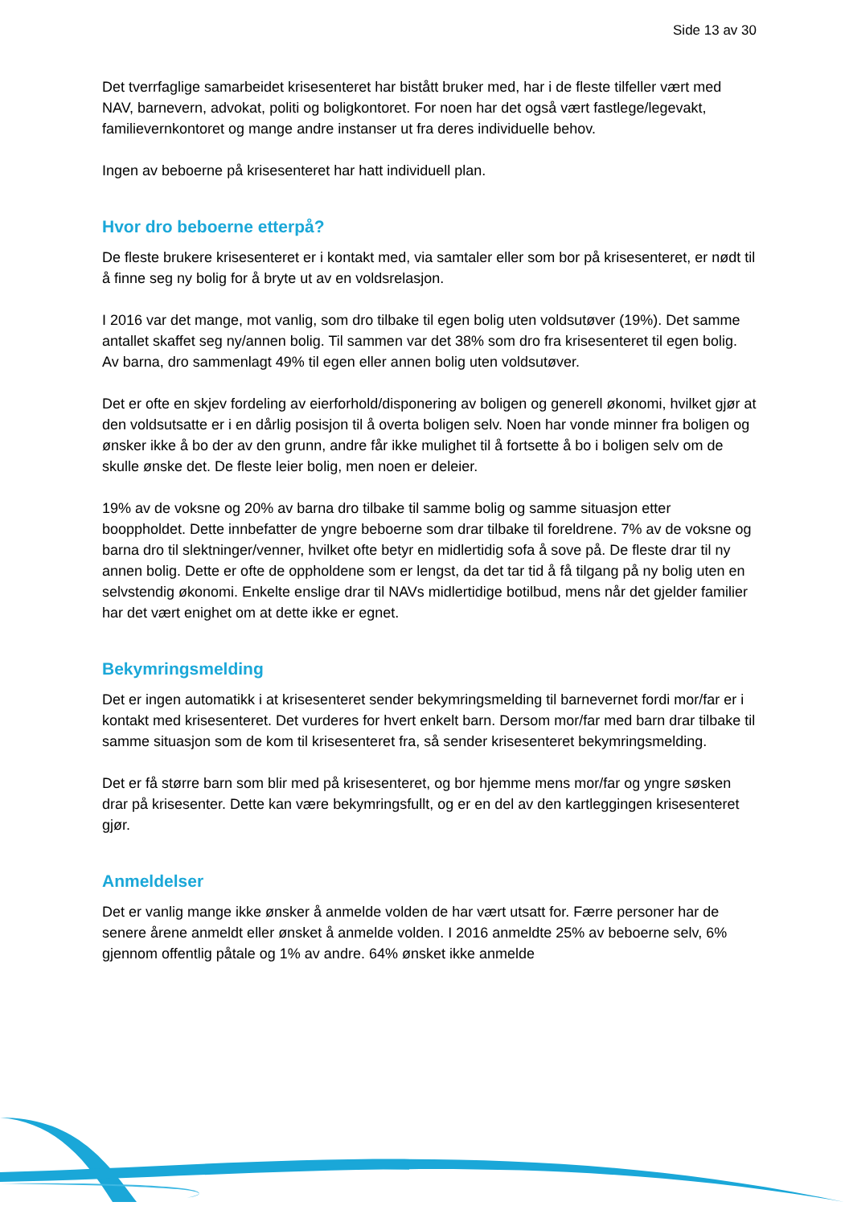Side 13 av 30
Det tverrfaglige samarbeidet krisesenteret har bistått bruker med, har i de fleste tilfeller vært med NAV, barnevern, advokat, politi og boligkontoret. For noen har det også vært fastlege/legevakt, familievernkontoret og mange andre instanser ut fra deres individuelle behov.
Ingen av beboerne på krisesenteret har hatt individuell plan.
Hvor dro beboerne etterpå?
De fleste brukere krisesenteret er i kontakt med, via samtaler eller som bor på krisesenteret, er nødt til å finne seg ny bolig for å bryte ut av en voldsrelasjon.
I 2016 var det mange, mot vanlig, som dro tilbake til egen bolig uten voldsutøver (19%). Det samme antallet skaffet seg ny/annen bolig. Til sammen var det 38% som dro fra krisesenteret til egen bolig. Av barna, dro sammenlagt 49% til egen eller annen bolig uten voldsutøver.
Det er ofte en skjev fordeling av eierforhold/disponering av boligen og generell økonomi, hvilket gjør at den voldsutsatte er i en dårlig posisjon til å overta boligen selv. Noen har vonde minner fra boligen og ønsker ikke å bo der av den grunn, andre får ikke mulighet til å fortsette å bo i boligen selv om de skulle ønske det. De fleste leier bolig, men noen er deleier.
19% av de voksne og 20% av barna dro tilbake til samme bolig og samme situasjon etter booppholdet. Dette innbefatter de yngre beboerne som drar tilbake til foreldrene. 7% av de voksne og barna dro til slektninger/venner, hvilket ofte betyr en midlertidig sofa å sove på. De fleste drar til ny annen bolig. Dette er ofte de oppholdene som er lengst, da det tar tid å få tilgang på ny bolig uten en selvstendig økonomi. Enkelte enslige drar til NAVs midlertidige botilbud, mens når det gjelder familier har det vært enighet om at dette ikke er egnet.
Bekymringsmelding
Det er ingen automatikk i at krisesenteret sender bekymringsmelding til barnevernet fordi mor/far er i kontakt med krisesenteret. Det vurderes for hvert enkelt barn. Dersom mor/far med barn drar tilbake til samme situasjon som de kom til krisesenteret fra, så sender krisesenteret bekymringsmelding.
Det er få større barn som blir med på krisesenteret, og bor hjemme mens mor/far og yngre søsken drar på krisesenter. Dette kan være bekymringsfullt, og er en del av den kartleggingen krisesenteret gjør.
Anmeldelser
Det er vanlig mange ikke ønsker å anmelde volden de har vært utsatt for. Færre personer har de senere årene anmeldt eller ønsket å anmelde volden. I 2016 anmeldte 25% av beboerne selv, 6% gjennom offentlig påtale og 1% av andre. 64% ønsket ikke anmelde